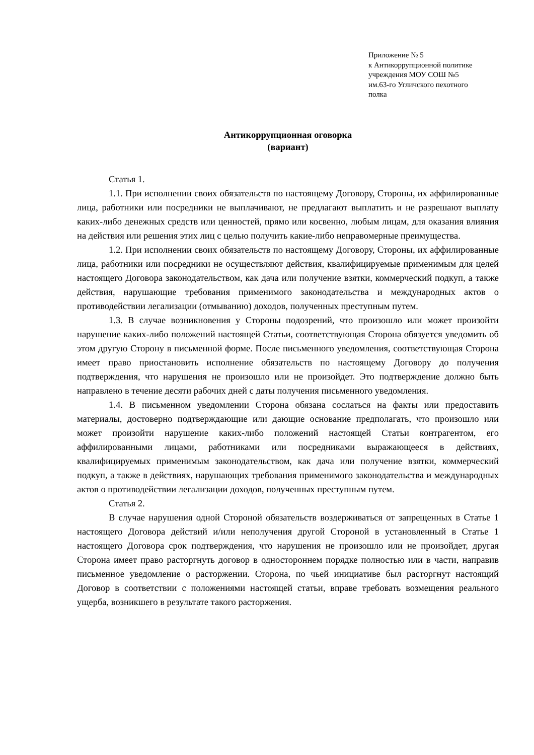Приложение № 5
к Антикоррупционной политике
учреждения МОУ СОШ №5
им.63-го Угличского пехотного
полка
Антикоррупционная оговорка
(вариант)
Статья 1.
1.1. При исполнении своих обязательств по настоящему Договору, Стороны, их аффилированные лица, работники или посредники не выплачивают, не предлагают выплатить и не разрешают выплату каких-либо денежных средств или ценностей, прямо или косвенно, любым лицам, для оказания влияния на действия или решения этих лиц с целью получить какие-либо неправомерные преимущества.
1.2. При исполнении своих обязательств по настоящему Договору, Стороны, их аффилированные лица, работники или посредники не осуществляют действия, квалифицируемые применимым для целей настоящего Договора законодательством, как дача или получение взятки, коммерческий подкуп, а также действия, нарушающие требования применимого законодательства и международных актов о противодействии легализации (отмыванию) доходов, полученных преступным путем.
1.3. В случае возникновения у Стороны подозрений, что произошло или может произойти нарушение каких-либо положений настоящей Статьи, соответствующая Сторона обязуется уведомить об этом другую Сторону в письменной форме. После письменного уведомления, соответствующая Сторона имеет право приостановить исполнение обязательств по настоящему Договору до получения подтверждения, что нарушения не произошло или не произойдет. Это подтверждение должно быть направлено в течение десяти рабочих дней с даты получения письменного уведомления.
1.4. В письменном уведомлении Сторона обязана сослаться на факты или предоставить материалы, достоверно подтверждающие или дающие основание предполагать, что произошло или может произойти нарушение каких-либо положений настоящей Статьи контрагентом, его аффилированными лицами, работниками или посредниками выражающееся в действиях, квалифицируемых применимым законодательством, как дача или получение взятки, коммерческий подкуп, а также в действиях, нарушающих требования применимого законодательства и международных актов о противодействии легализации доходов, полученных преступным путем.
Статья 2.
В случае нарушения одной Стороной обязательств воздерживаться от запрещенных в Статье 1 настоящего Договора действий и/или неполучения другой Стороной в установленный в Статье 1 настоящего Договора срок подтверждения, что нарушения не произошло или не произойдет, другая Сторона имеет право расторгнуть договор в одностороннем порядке полностью или в части, направив письменное уведомление о расторжении. Сторона, по чьей инициативе был расторгнут настоящий Договор в соответствии с положениями настоящей статьи, вправе требовать возмещения реального ущерба, возникшего в результате такого расторжения.